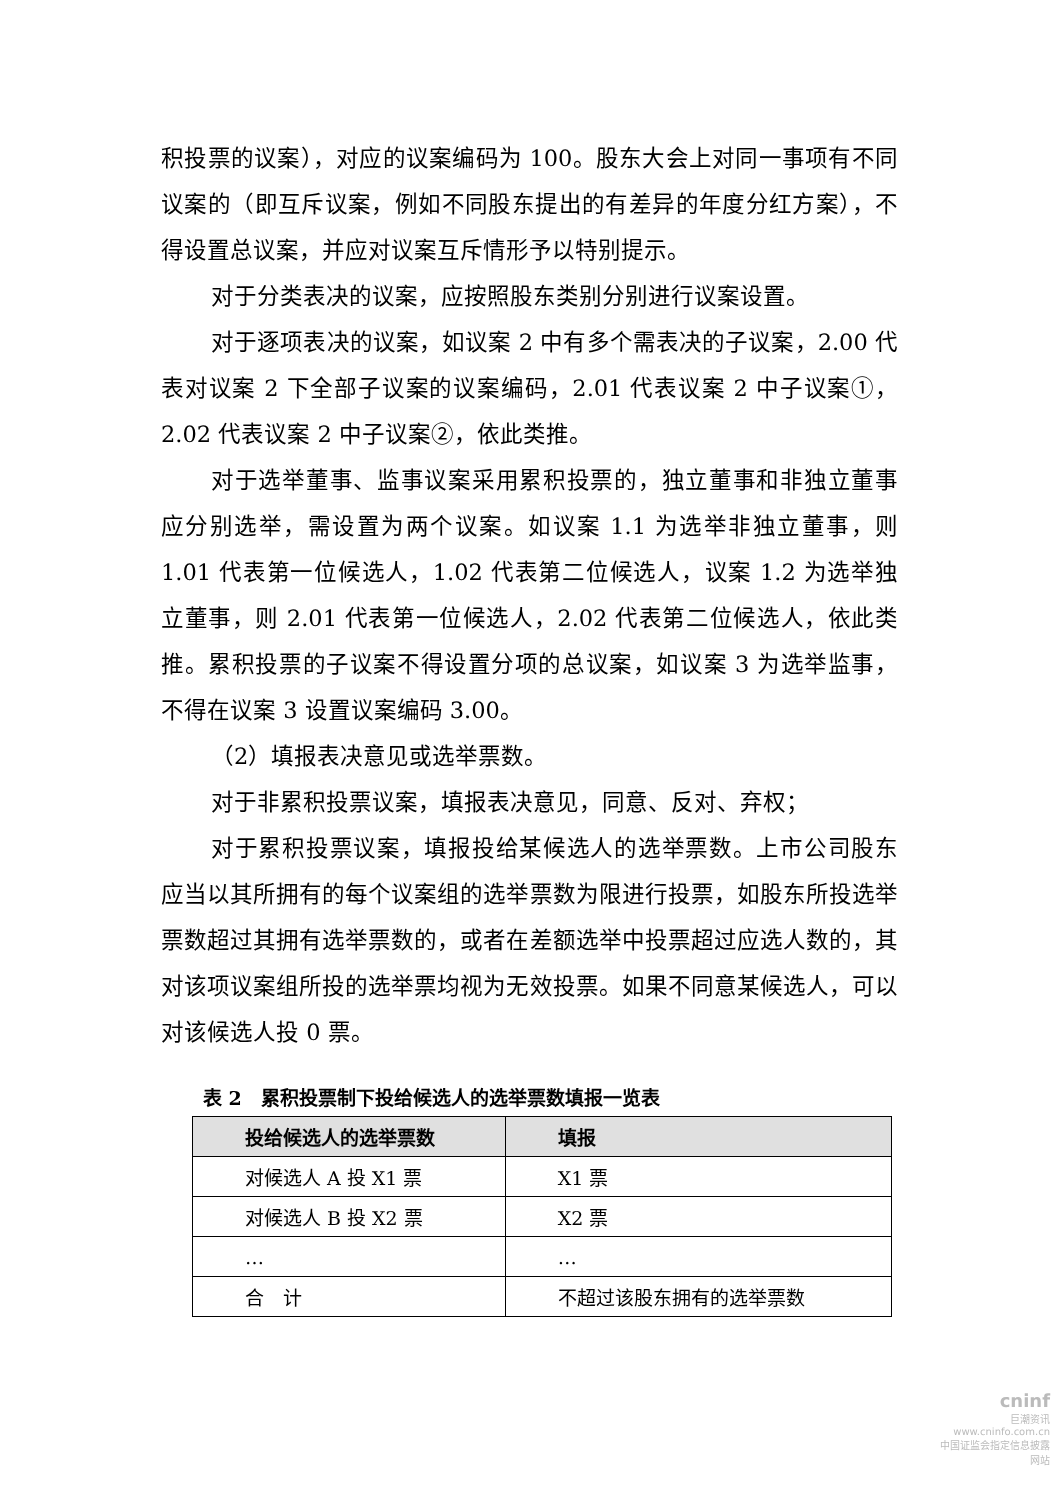积投票的议案），对应的议案编码为 100。股东大会上对同一事项有不同议案的（即互斥议案，例如不同股东提出的有差异的年度分红方案），不得设置总议案，并应对议案互斥情形予以特别提示。
对于分类表决的议案，应按照股东类别分别进行议案设置。
对于逐项表决的议案，如议案 2 中有多个需表决的子议案，2.00 代表对议案 2 下全部子议案的议案编码，2.01 代表议案 2 中子议案①，2.02 代表议案 2 中子议案②，依此类推。
对于选举董事、监事议案采用累积投票的，独立董事和非独立董事应分别选举，需设置为两个议案。如议案 1.1 为选举非独立董事，则 1.01 代表第一位候选人，1.02 代表第二位候选人，议案 1.2 为选举独立董事，则 2.01 代表第一位候选人，2.02 代表第二位候选人，依此类推。累积投票的子议案不得设置分项的总议案，如议案 3 为选举监事，不得在议案 3 设置议案编码 3.00。
（2）填报表决意见或选举票数。
对于非累积投票议案，填报表决意见，同意、反对、弃权；
对于累积投票议案，填报投给某候选人的选举票数。上市公司股东应当以其所拥有的每个议案组的选举票数为限进行投票，如股东所投选举票数超过其拥有选举票数的，或者在差额选举中投票超过应选人数的，其对该项议案组所投的选举票均视为无效投票。如果不同意某候选人，可以对该候选人投 0 票。
表 2　累积投票制下投给候选人的选举票数填报一览表
| 投给候选人的选举票数 | 填报 |
| --- | --- |
| 对候选人 A 投 X1 票 | X1 票 |
| 对候选人 B 投 X2 票 | X2 票 |
| … | … |
| 合 计 | 不超过该股东拥有的选举票数 |
cninf
巨潮资讯
www.cninfo.com.cn
中国证监会指定信息披露网站